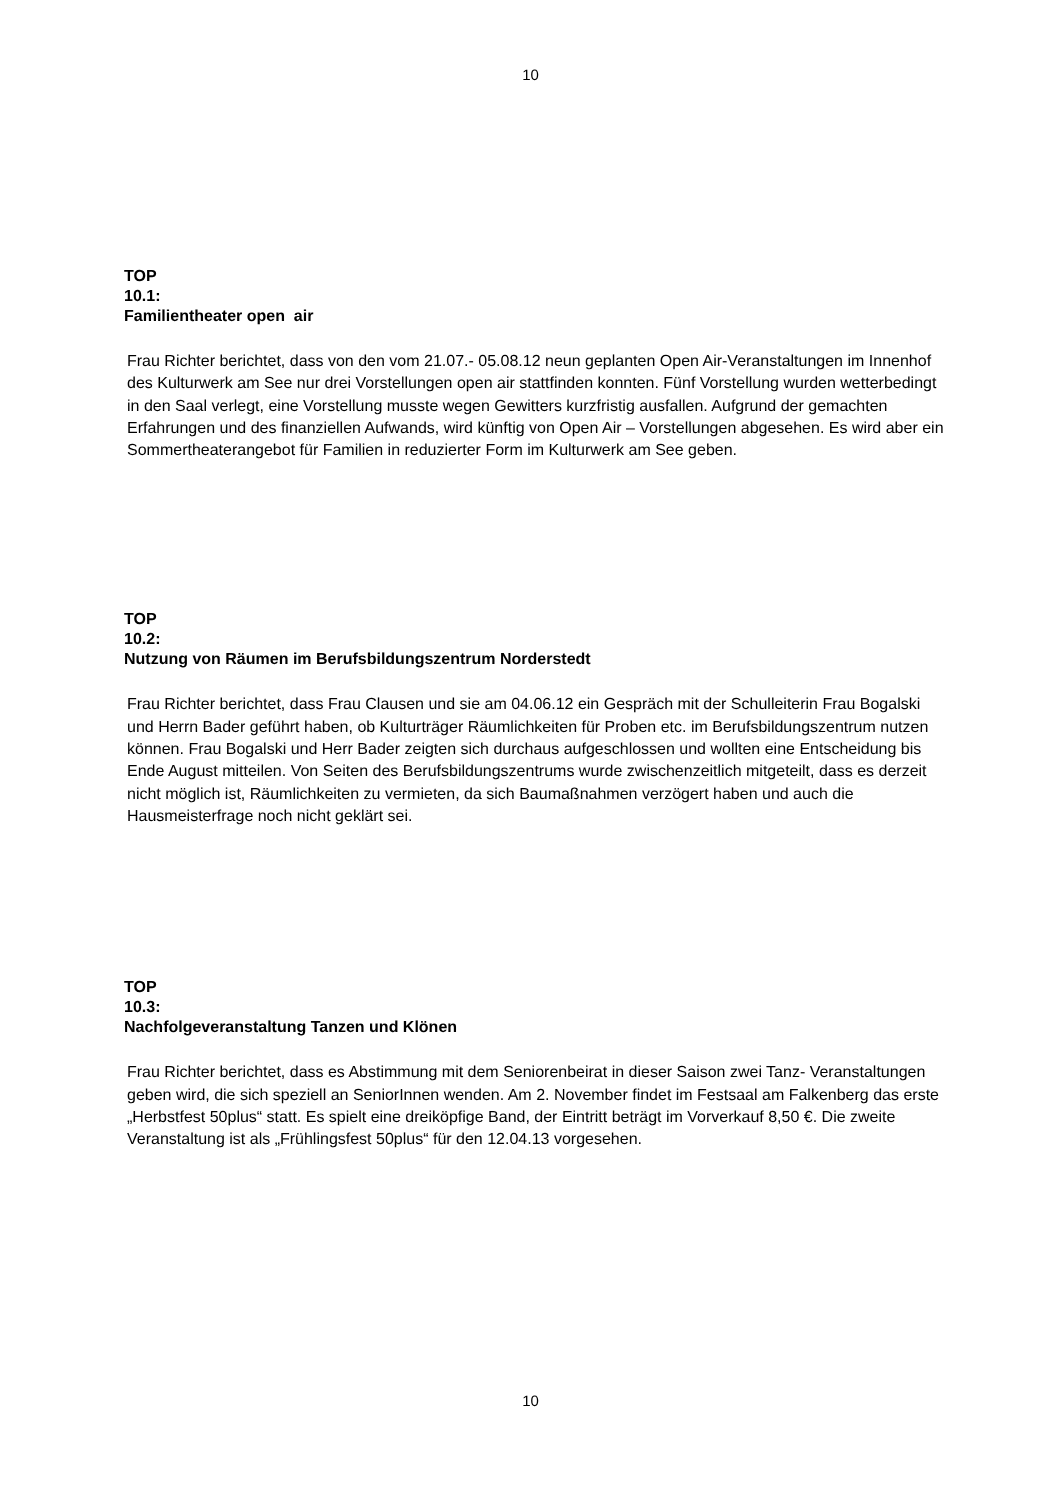10
TOP
10.1:
Familientheater open air
Frau Richter berichtet, dass von den vom 21.07.- 05.08.12 neun geplanten Open Air-Veranstaltungen im Innenhof des Kulturwerk am See nur drei Vorstellungen open air stattfinden konnten. Fünf Vorstellung wurden wetterbedingt in den Saal verlegt, eine Vorstellung musste wegen Gewitters kurzfristig ausfallen. Aufgrund der gemachten Erfahrungen und des finanziellen Aufwands, wird künftig von Open Air – Vorstellungen abgesehen. Es wird aber ein Sommertheaterangebot für Familien in reduzierter Form im Kulturwerk am See geben.
TOP
10.2:
Nutzung von Räumen im Berufsbildungszentrum Norderstedt
Frau Richter berichtet, dass Frau Clausen und sie am 04.06.12 ein Gespräch mit der Schulleiterin Frau Bogalski und Herrn Bader geführt haben, ob Kulturträger Räumlichkeiten für Proben etc. im Berufsbildungszentrum nutzen können. Frau Bogalski und Herr Bader zeigten sich durchaus aufgeschlossen und wollten eine Entscheidung bis Ende August mitteilen. Von Seiten des Berufsbildungszentrums wurde zwischenzeitlich mitgeteilt, dass es derzeit nicht möglich ist, Räumlichkeiten zu vermieten, da sich Baumaßnahmen verzögert haben und auch die Hausmeisterfrage noch nicht geklärt sei.
TOP
10.3:
Nachfolgeveranstaltung Tanzen und Klönen
Frau Richter berichtet, dass es Abstimmung mit dem Seniorenbeirat in dieser Saison zwei Tanz- Veranstaltungen geben wird, die sich speziell an SeniorInnen wenden. Am 2. November findet im Festsaal am Falkenberg das erste „Herbstfest 50plus“ statt. Es spielt eine dreiköpfige Band, der Eintritt beträgt im Vorverkauf 8,50 €. Die zweite Veranstaltung ist als „Frühlingsfest 50plus“ für den 12.04.13 vorgesehen.
10